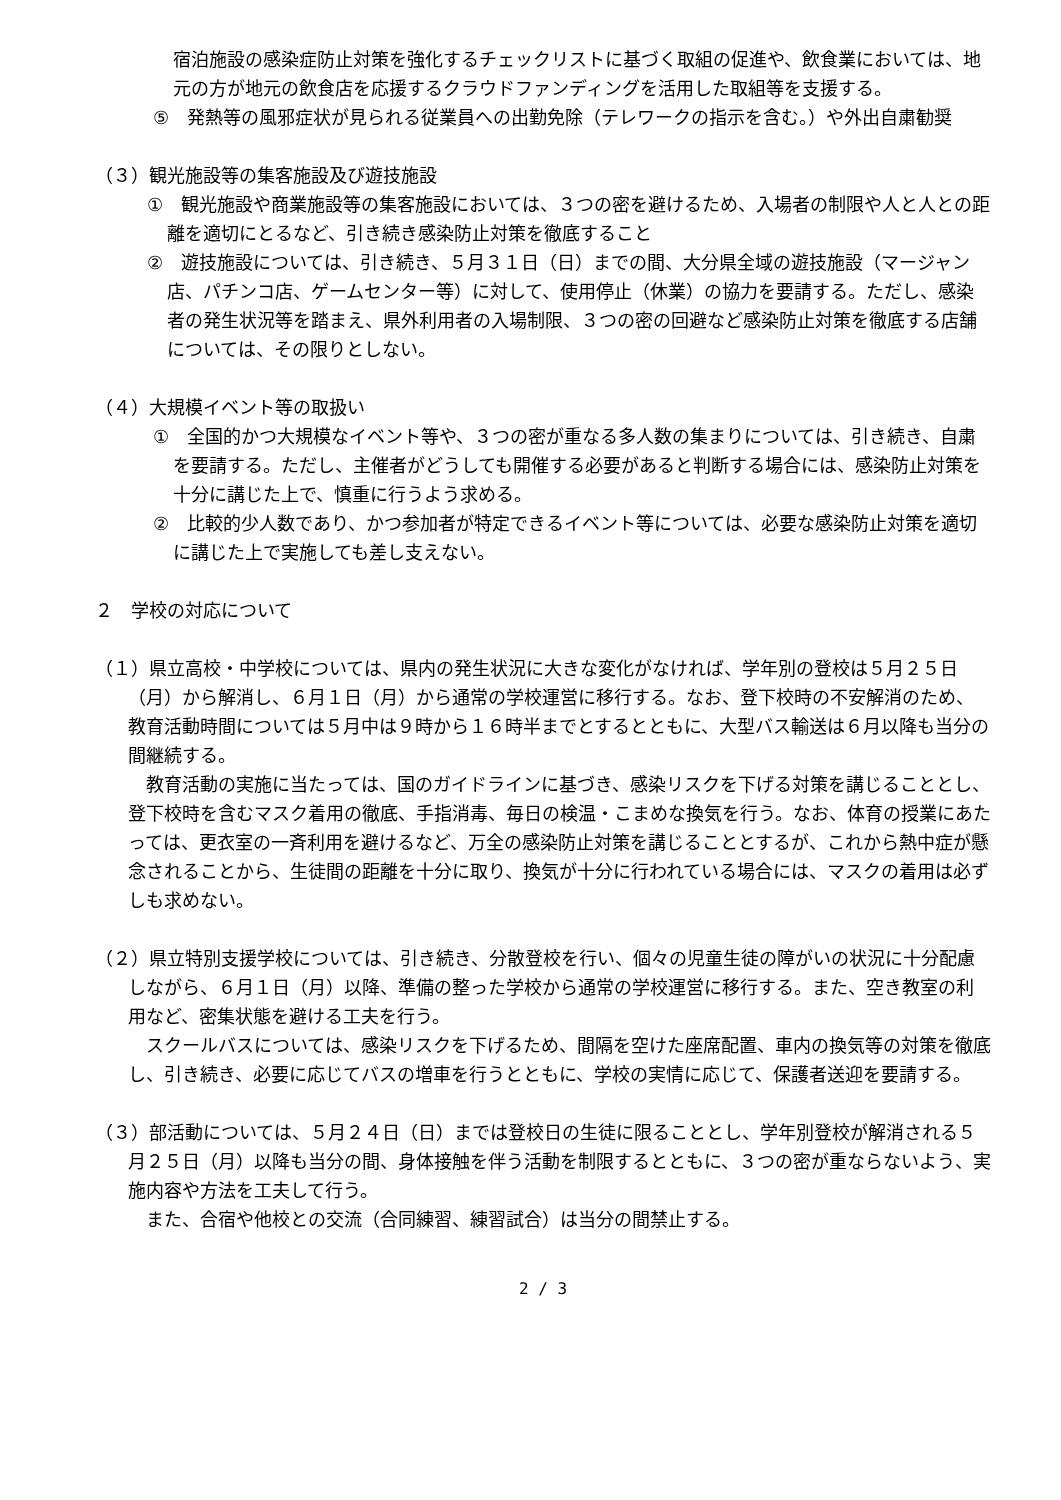宿泊施設の感染症防止対策を強化するチェックリストに基づく取組の促進や、飲食業においては、地元の方が地元の飲食店を応援するクラウドファンディングを活用した取組等を支援する。
⑤　発熱等の風邪症状が見られる従業員への出勤免除（テレワークの指示を含む。）や外出自粛勧奨
（３）観光施設等の集客施設及び遊技施設
①　観光施設や商業施設等の集客施設においては、３つの密を避けるため、入場者の制限や人と人との距離を適切にとるなど、引き続き感染防止対策を徹底すること
②　遊技施設については、引き続き、５月３１日（日）までの間、大分県全域の遊技施設（マージャン店、パチンコ店、ゲームセンター等）に対して、使用停止（休業）の協力を要請する。ただし、感染者の発生状況等を踏まえ、県外利用者の入場制限、３つの密の回避など感染防止対策を徹底する店舗については、その限りとしない。
（４）大規模イベント等の取扱い
①　全国的かつ大規模なイベント等や、３つの密が重なる多人数の集まりについては、引き続き、自粛を要請する。ただし、主催者がどうしても開催する必要があると判断する場合には、感染防止対策を十分に講じた上で、慎重に行うよう求める。
②　比較的少人数であり、かつ参加者が特定できるイベント等については、必要な感染防止対策を適切に講じた上で実施しても差し支えない。
２　学校の対応について
（１）県立高校・中学校については、県内の発生状況に大きな変化がなければ、学年別の登校は５月２５日（月）から解消し、６月１日（月）から通常の学校運営に移行する。なお、登下校時の不安解消のため、教育活動時間については５月中は９時から１６時半までとするとともに、大型バス輸送は６月以降も当分の間継続する。
教育活動の実施に当たっては、国のガイドラインに基づき、感染リスクを下げる対策を講じることとし、登下校時を含むマスク着用の徹底、手指消毒、毎日の検温・こまめな換気を行う。なお、体育の授業にあたっては、更衣室の一斉利用を避けるなど、万全の感染防止対策を講じることとするが、これから熱中症が懸念されることから、生徒間の距離を十分に取り、換気が十分に行われている場合には、マスクの着用は必ずしも求めない。
（２）県立特別支援学校については、引き続き、分散登校を行い、個々の児童生徒の障がいの状況に十分配慮しながら、６月１日（月）以降、準備の整った学校から通常の学校運営に移行する。また、空き教室の利用など、密集状態を避ける工夫を行う。
スクールバスについては、感染リスクを下げるため、間隔を空けた座席配置、車内の換気等の対策を徹底し、引き続き、必要に応じてバスの増車を行うとともに、学校の実情に応じて、保護者送迎を要請する。
（３）部活動については、５月２４日（日）までは登校日の生徒に限ることとし、学年別登校が解消される５月２５日（月）以降も当分の間、身体接触を伴う活動を制限するとともに、３つの密が重ならないよう、実施内容や方法を工夫して行う。
また、合宿や他校との交流（合同練習、練習試合）は当分の間禁止する。
2 / 3